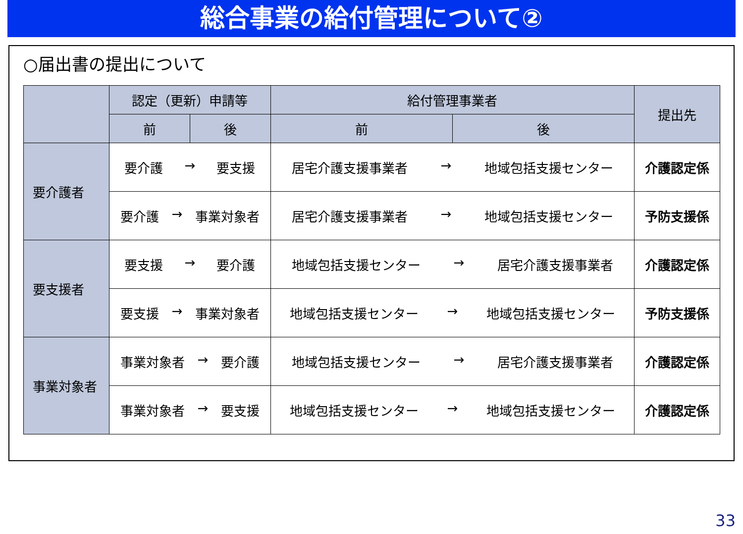総合事業の給付管理について②
○届出書の提出について
| | 認定（更新）申請等 | | 給付管理事業者 | | 提出先 |
| --- | --- | --- | --- | --- | --- |
| | 前 | 後 | 前 | 後 | |
| 要介護者 | 要介護 → 要支援 | | 居宅介護支援事業者 → 地域包括支援センター | | 介護認定係 |
| | 要介護 → 事業対象者 | | 居宅介護支援事業者 → 地域包括支援センター | | 予防支援係 |
| 要支援者 | 要支援 → 要介護 | | 地域包括支援センター → 居宅介護支援事業者 | | 介護認定係 |
| | 要支援 → 事業対象者 | | 地域包括支援センター → 地域包括支援センター | | 予防支援係 |
| 事業対象者 | 事業対象者 → 要介護 | | 地域包括支援センター → 居宅介護支援事業者 | | 介護認定係 |
| | 事業対象者 → 要支援 | | 地域包括支援センター → 地域包括支援センター | | 介護認定係 |
33